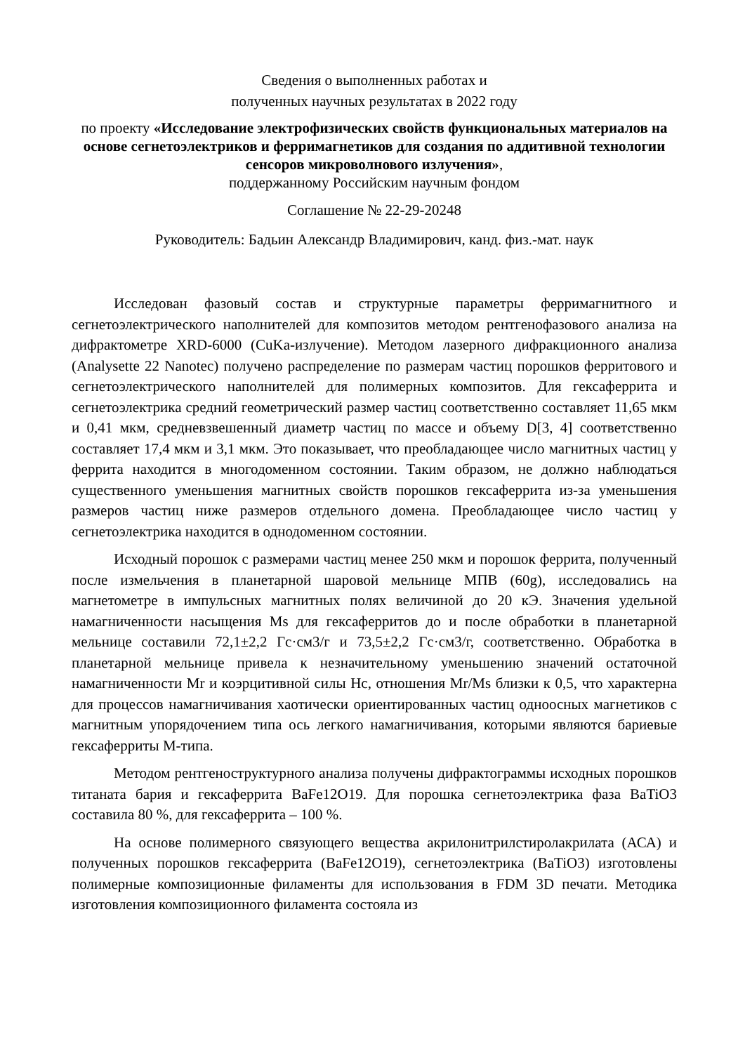Сведения о выполненных работах и
полученных научных результатах в 2022 году
по проекту «Исследование электрофизических свойств функциональных материалов на основе сегнетоэлектриков и ферримагнетиков для создания по аддитивной технологии сенсоров микроволнового излучения»,
поддержанному Российским научным фондом
Соглашение № 22-29-20248
Руководитель: Бадьин Александр Владимирович, канд. физ.-мат. наук
Исследован фазовый состав и структурные параметры ферримагнитного и сегнетоэлектрического наполнителей для композитов методом рентгенофазового анализа на дифрактометре XRD-6000 (CuKa-излучение). Методом лазерного дифракционного анализа (Analysette 22 Nanotec) получено распределение по размерам частиц порошков ферритового и сегнетоэлектрического наполнителей для полимерных композитов. Для гексаферрита и сегнетоэлектрика средний геометрический размер частиц соответственно составляет 11,65 мкм и 0,41 мкм, средневзвешенный диаметр частиц по массе и объему D[3, 4] соответственно составляет 17,4 мкм и 3,1 мкм. Это показывает, что преобладающее число магнитных частиц у феррита находится в многодоменном состоянии. Таким образом, не должно наблюдаться существенного уменьшения магнитных свойств порошков гексаферрита из-за уменьшения размеров частиц ниже размеров отдельного домена. Преобладающее число частиц у сегнетоэлектрика находится в однодоменном состоянии.
Исходный порошок с размерами частиц менее 250 мкм и порошок феррита, полученный после измельчения в планетарной шаровой мельнице МПВ (60g), исследовались на магнетометре в импульсных магнитных полях величиной до 20 кЭ. Значения удельной намагниченности насыщения Ms для гексаферритов до и после обработки в планетарной мельнице составили 72,1±2,2 Гс·см3/г и 73,5±2,2 Гс·см3/г, соответственно. Обработка в планетарной мельнице привела к незначительному уменьшению значений остаточной намагниченности Mr и коэрцитивной силы Hc, отношения Mr/Ms близки к 0,5, что характерна для процессов намагничивания хаотически ориентированных частиц одноосных магнетиков с магнитным упорядочением типа ось легкого намагничивания, которыми являются бариевые гексаферриты М-типа.
Методом рентгеноструктурного анализа получены дифрактограммы исходных порошков титаната бария и гексаферрита BaFe12O19. Для порошка сегнетоэлектрика фаза BaTiO3 составила 80 %, для гексаферрита – 100 %.
На основе полимерного связующего вещества акрилонитрилстиролакрилата (АСА) и полученных порошков гексаферрита (BaFe12O19), сегнетоэлектрика (BaTiO3) изготовлены полимерные композиционные филаменты для использования в FDM 3D печати. Методика изготовления композиционного филамента состояла из